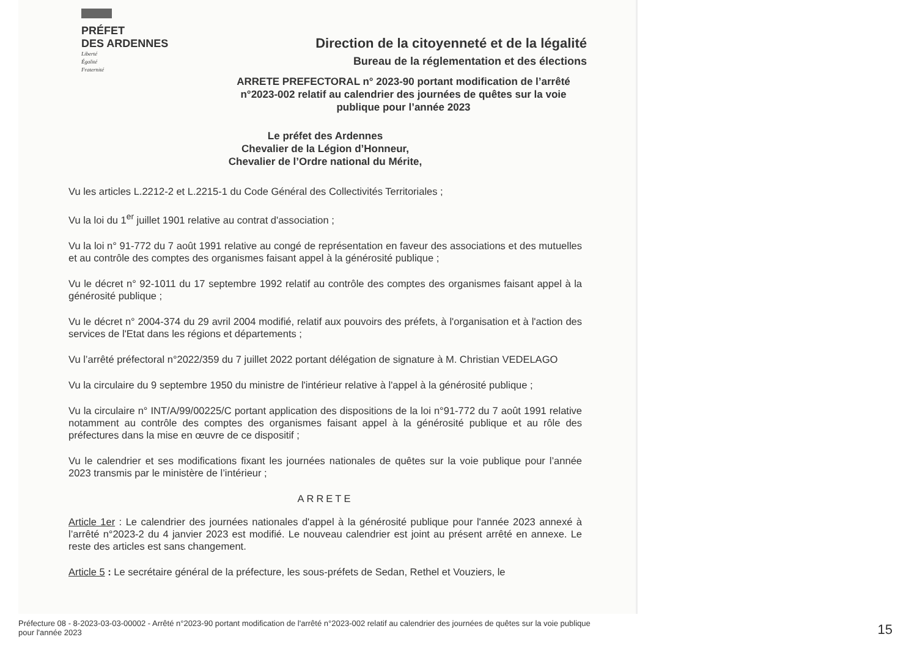PRÉFET
DES ARDENNES
Liberté
Égalité
Fraternité
Direction de la citoyenneté et de la légalité
Bureau de la réglementation et des élections
ARRETE PREFECTORAL n° 2023-90 portant modification de l’arrêté n°2023-002 relatif au calendrier des journées de quêtes sur la voie publique pour l’année 2023
Le préfet des Ardennes
Chevalier de la Légion d’Honneur,
Chevalier de l’Ordre national du Mérite,
Vu les articles L.2212-2 et L.2215-1 du Code Général des Collectivités Territoriales ;
Vu la loi du 1<sup>er</sup> juillet 1901 relative au contrat d'association ;
Vu la loi n° 91-772 du 7 août 1991 relative au congé de représentation en faveur des associations et des mutuelles et au contrôle des comptes des organismes faisant appel à la générosité publique ;
Vu le décret n° 92-1011 du 17 septembre 1992 relatif au contrôle des comptes des organismes faisant appel à la générosité publique ;
Vu le décret n° 2004-374 du 29 avril 2004 modifié, relatif aux pouvoirs des préfets, à l'organisation et à l'action des services de l'Etat dans les régions et départements ;
Vu l’arrêté préfectoral n°2022/359 du 7 juillet 2022 portant délégation de signature à M. Christian VEDELAGO
Vu la circulaire du 9 septembre 1950 du ministre de l'intérieur relative à l'appel à la générosité publique ;
Vu la circulaire n° INT/A/99/00225/C portant application des dispositions de la loi n°91-772 du 7 août 1991 relative notamment au contrôle des comptes des organismes faisant appel à la générosité publique et au rôle des préfectures dans la mise en œuvre de ce dispositif ;
Vu le calendrier et ses modifications fixant les journées nationales de quêtes sur la voie publique pour l’année 2023 transmis par le ministère de l’intérieur ;
ARRETE
Article 1er : Le calendrier des journées nationales d'appel à la générosité publique pour l'année 2023 annexé à l’arrêté n°2023-2 du 4 janvier 2023 est modifié. Le nouveau calendrier est joint au présent arrêté en annexe. Le reste des articles est sans changement.
Article 5 : Le secrétaire général de la préfecture, les sous-préfets de Sedan, Rethel et Vouziers, le
Préfecture 08 - 8-2023-03-03-00002 - Arrêté n°2023-90 portant modification de l'arrêté n°2023-002 relatif au calendrier des journées de quêtes sur la voie publique pour l'année 2023
15